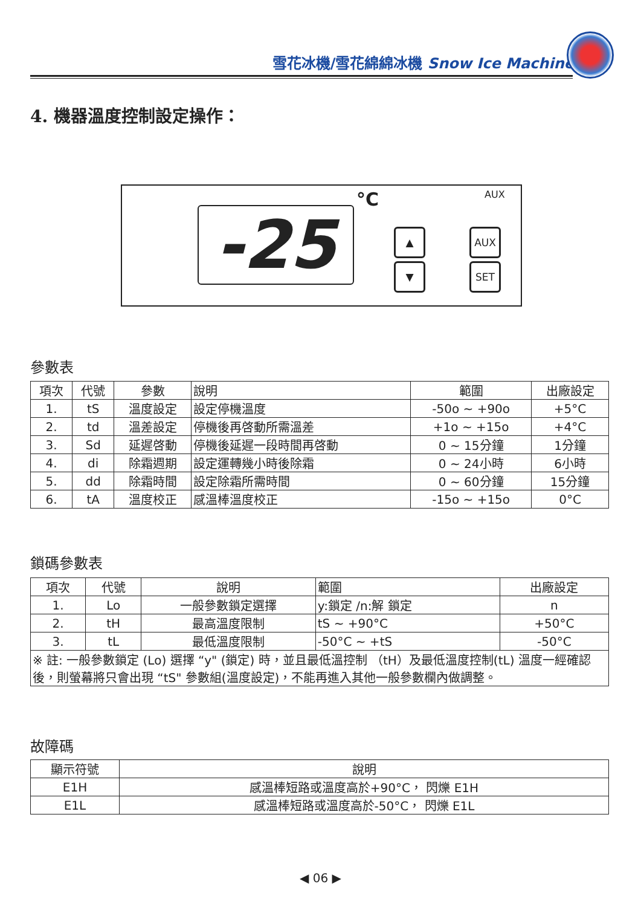雪花冰機/雪花綿綿冰機 Snow Ice Machine
4. 機器溫度控制設定操作：
-25
°C AUX
▲
▼
AUX
SET
參數表
| 項次 | 代號 | 參數 | 說明 | 範圍 | 出廠設定 |
| --- | --- | --- | --- | --- | --- |
| 1. | tS | 溫度設定 | 設定停機溫度 | -50o ~ +90o | +5°C |
| 2. | td | 溫差設定 | 停機後再啓動所需溫差 | +1o ~ +15o | +4°C |
| 3. | Sd | 延遲啓動 | 停機後延遲一段時間再啓動 | 0 ~ 15分鐘 | 1分鐘 |
| 4. | di | 除霜週期 | 設定運轉幾小時後除霜 | 0 ~ 24小時 | 6小時 |
| 5. | dd | 除霜時間 | 設定除霜所需時間 | 0 ~ 60分鐘 | 15分鐘 |
| 6. | tA | 溫度校正 | 感溫棒溫度校正 | -15o ~ +15o | 0°C |
鎖碼參數表
| 項次 | 代號 | 說明 | 範圍 | 出廠設定 |
| --- | --- | --- | --- | --- |
| 1. | Lo | 一般參數鎖定選擇 | y:鎖定 /n:解 鎖定 | n |
| 2. | tH | 最高溫度限制 | tS ~ +90°C | +50°C |
| 3. | tL | 最低溫度限制 | -50°C ~ +tS | -50°C |
| ※ 註: 一般參數鎖定 (Lo) 選擇 “y" (鎖定) 時，並且最低溫控制 （tH）及最低溫度控制(tL) 溫度一經確認後，則螢幕將只會出現 “tS" 參數組(溫度設定)，不能再進入其他一般參數欄內做調整。 | | | | |
故障碼
| 顯示符號 | 說明 |
| --- | --- |
| E1H | 感溫棒短路或溫度高於+90°C， 閃爍 E1H |
| E1L | 感溫棒短路或溫度高於-50°C， 閃爍 E1L |
◀ 06 ▶